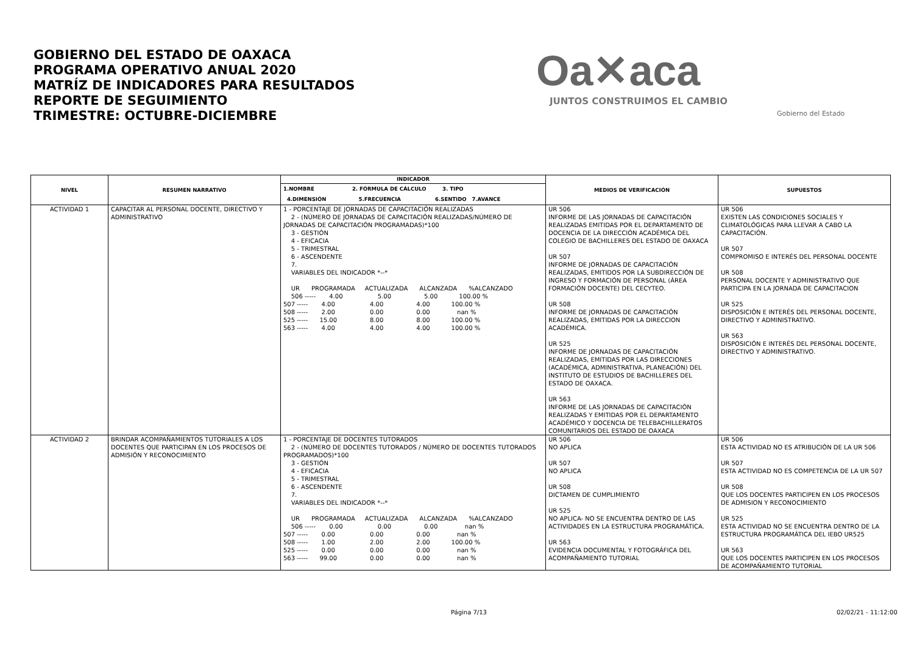GOBIERNO DEL ESTADO DE OAXACA
PROGRAMA OPERATIVO ANUAL 2020
MATRÍZ DE INDICADORES PARA RESULTADOS
REPORTE DE SEGUIMIENTO
TRIMESTRE: OCTUBRE-DICIEMBRE
Oa✕aca
JUNTOS CONSTRUIMOS EL CAMBIO
Gobierno del Estado
| NIVEL | RESUMEN NARRATIVO | INDICADOR | MEDIOS DE VERIFICACIÓN | SUPUESTOS |
| --- | --- | --- | --- | --- |
| | | 1.NOMBRE 2. FÓRMULA DE CÁLCULO 3. TIPO 4.DIMENSIÓN 5.FRECUENCIA 6.SENTIDO 7.AVANCE | | |
| ACTIVIDAD 1 | CAPACITAR AL PERSONAL DOCENTE, DIRECTIVO Y ADMINISTRATIVO | 1 - PORCENTAJE DE JORNADAS DE CAPACITACIÓN REALIZADAS 2 - (NÚMERO DE JORNADAS DE CAPACITACIÓN REALIZADAS/NÚMERO DE JORNADAS DE CAPACITACIÓN PROGRAMADAS)*100 3 - GESTIÓN 4 - EFICACIA 5 - TRIMESTRAL 6 - ASCENDENTE 7. VARIABLES DEL INDICADOR *--* UR PROGRAMADA ACTUALIZADA ALCANZADA %ALCANZADO 506 ----- 4.00 5.00 5.00 100.00 % 507 ----- 4.00 4.00 4.00 100.00 % 508 ----- 2.00 0.00 0.00 nan % 525 ----- 15.00 8.00 8.00 100.00 % 563 ----- 4.00 4.00 4.00 100.00 % | UR 506 INFORME DE LAS JORNADAS DE CAPACITACIÓN REALIZADAS EMITIDAS POR EL DEPARTAMENTO DE DOCENCIA DE LA DIRECCIÓN ACADÉMICA DEL COLEGIO DE BACHILLERES DEL ESTADO DE OAXACA UR 507 INFORME DE JORNADAS DE CAPACITACIÓN REALIZADAS, EMITIDOS POR LA SUBDIRECCIÓN DE INGRESO Y FORMACIÓN DE PERSONAL (ÁREA FORMACIÓN DOCENTE) DEL CECYTEO. UR 508 INFORME DE JORNADAS DE CAPACITACIÓN REALIZADAS, EMITIDAS POR LA DIRECCION ACADÉMICA. UR 525 INFORME DE JORNADAS DE CAPACITACIÓN REALIZADAS, EMITIDAS POR LAS DIRECCIONES (ACADÉMICA, ADMINISTRATIVA, PLANEACIÓN) DEL INSTITUTO DE ESTUDIOS DE BACHILLERES DEL ESTADO DE OAXACA. UR 563 INFORME DE LAS JORNADAS DE CAPACITACIÓN REALIZADAS Y EMITIDAS POR EL DEPARTAMENTO ACADÉMICO Y DOCENCIA DE TELEBACHILLERATOS COMUNITARIOS DEL ESTADO DE OAXACA | UR 506 EXISTEN LAS CONDICIONES SOCIALES Y CLIMATOLÓGICAS PARA LLEVAR A CABO LA CAPACITACIÓN. UR 507 COMPROMISO E INTERÉS DEL PERSONAL DOCENTE UR 508 PERSONAL DOCENTE Y ADMINISTRATIVO QUE PARTICIPA EN LA JORNADA DE CAPACITACION UR 525 DISPOSICIÓN E INTERÉS DEL PERSONAL DOCENTE, DIRECTIVO Y ADMINISTRATIVO. UR 563 DISPOSICIÓN E INTERÉS DEL PERSONAL DOCENTE, DIRECTIVO Y ADMINISTRATIVO. |
| ACTIVIDAD 2 | BRINDAR ACOMPAÑAMIENTOS TUTORIALES A LOS DOCENTES QUE PARTICIPAN EN LOS PROCESOS DE ADMISIÓN Y RECONOCIMIENTO | 1 - PORCENTAJE DE DOCENTES TUTORADOS 2 - (NÚMERO DE DOCENTES TUTORADOS / NÚMERO DE DOCENTES TUTORADOS PROGRAMADOS)*100 3 - GESTIÓN 4 - EFICACIA 5 - TRIMESTRAL 6 - ASCENDENTE 7. VARIABLES DEL INDICADOR *--* UR PROGRAMADA ACTUALIZADA ALCANZADA %ALCANZADO 506 ----- 0.00 0.00 0.00 nan % 507 ----- 0.00 0.00 0.00 nan % 508 ----- 1.00 2.00 2.00 100.00 % 525 ----- 0.00 0.00 0.00 nan % 563 ----- 99.00 0.00 0.00 nan % | UR 506 NO APLICA UR 507 NO APLICA UR 508 DICTAMEN DE CUMPLIMIENTO UR 525 NO APLICA- NO SE ENCUENTRA DENTRO DE LAS ACTIVIDADES EN LA ESTRUCTURA PROGRAMÁTICA. UR 563 EVIDENCIA DOCUMENTAL Y FOTOGRÁFICA DEL ACOMPAÑAMIENTO TUTORIAL | UR 506 ESTA ACTIVIDAD NO ES ATRIBUCIÓN DE LA UR 506 UR 507 ESTA ACTIVIDAD NO ES COMPETENCIA DE LA UR 507 UR 508 QUE LOS DOCENTES PARTICIPEN EN LOS PROCESOS DE ADMISION Y RECONOCIMIENTO UR 525 ESTA ACTIVIDAD NO SE ENCUENTRA DENTRO DE LA ESTRUCTURA PROGRAMÁTICA DEL IEBO UR525 UR 563 QUE LOS DOCENTES PARTICIPEN EN LOS PROCESOS DE ACOMPAÑAMIENTO TUTORIAL |
Página 7/13 02/02/21 - 11:12:00